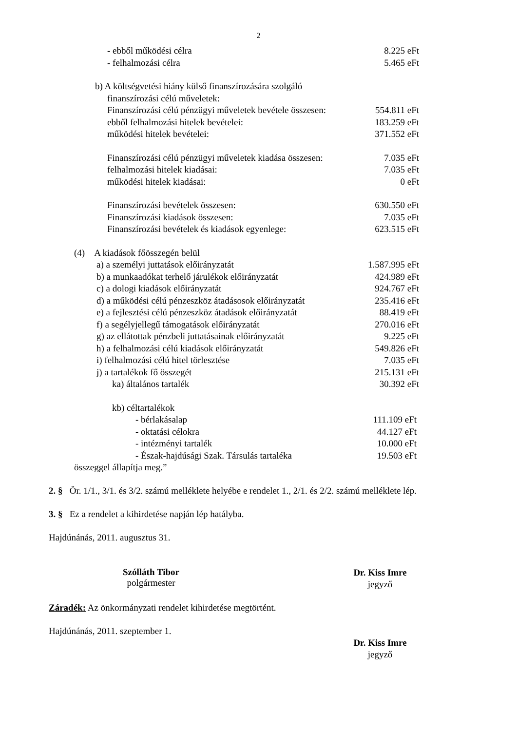2
- ebből működési célra 8.225 eFt
- felhalmozási célra 5.465 eFt
b) A költségvetési hiány külső finanszírozására szolgáló
finanszírozási célú műveletek:
Finanszírozási célú pénzügyi műveletek bevétele összesen: 554.811 eFt
ebből felhalmozási hitelek bevételei: 183.259 eFt
működési hitelek bevételei: 371.552 eFt
Finanszírozási célú pénzügyi műveletek kiadása összesen: 7.035 eFt
felhalmozási hitelek kiadásai: 7.035 eFt
működési hitelek kiadásai: 0 eFt
Finanszírozási bevételek összesen: 630.550 eFt
Finanszírozási kiadások összesen: 7.035 eFt
Finanszírozási bevételek és kiadások egyenlege: 623.515 eFt
(4) A kiadások főösszegén belül
a) a személyi juttatások előirányzatát 1.587.995 eFt
b) a munkaadókat terhelő járulékok előirányzatát 424.989 eFt
c) a dologi kiadások előirányzatát 924.767 eFt
d) a működési célú pénzeszköz átadásosok előirányzatát 235.416 eFt
e) a fejlesztési célú pénzeszköz átadások előirányzatát 88.419 eFt
f) a segélyjellegű támogatások előirányzatát 270.016 eFt
g) az ellátottak pénzbeli juttatásainak előirányzatát 9.225 eFt
h) a felhalmozási célú kiadások előirányzatát 549.826 eFt
i) felhalmozási célú hitel törlesztése 7.035 eFt
j) a tartalékok fő összegét 215.131 eFt
ka) általános tartalék 30.392 eFt
kb) céltartalékok
- bérlakásalap 111.109 eFt
- oktatási célokra 44.127 eFt
- intézményi tartalék 10.000 eFt
- Észak-hajdúsági Szak. Társulás tartaléka 19.503 eFt
összeggel állapítja meg.”
2. § Ör. 1/1., 3/1. és 3/2. számú melléklete helyébe e rendelet 1., 2/1. és 2/2. számú melléklete lép.
3. § Ez a rendelet a kihirdetése napján lép hatályba.
Hajdúnánás, 2011. augusztus 31.
Szólláth Tibor
polgármester
Dr. Kiss Imre
jegyző
Záradék: Az önkormányzati rendelet kihirdetése megtörtént.
Hajdúnánás, 2011. szeptember 1.
Dr. Kiss Imre
jegyző